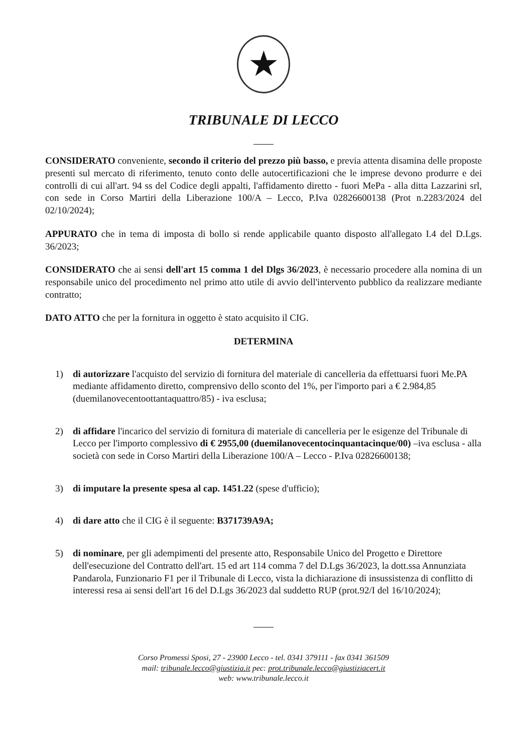★
TRIBUNALE DI LECCO
CONSIDERATO conveniente, secondo il criterio del prezzo più basso, e previa attenta disamina delle proposte presenti sul mercato di riferimento, tenuto conto delle autocertificazioni che le imprese devono produrre e dei controlli di cui all'art. 94 ss del Codice degli appalti, l'affidamento diretto - fuori MePa - alla ditta Lazzarini srl, con sede in Corso Martiri della Liberazione 100/A – Lecco, P.Iva 02826600138 (Prot n.2283/2024 del 02/10/2024);
APPURATO che in tema di imposta di bollo si rende applicabile quanto disposto all'allegato I.4 del D.Lgs. 36/2023;
CONSIDERATO che ai sensi dell'art 15 comma 1 del Dlgs 36/2023, è necessario procedere alla nomina di un responsabile unico del procedimento nel primo atto utile di avvio dell'intervento pubblico da realizzare mediante contratto;
DATO ATTO che per la fornitura in oggetto è stato acquisito il CIG.
DETERMINA
1) di autorizzare l'acquisto del servizio di fornitura del materiale di cancelleria da effettuarsi fuori Me.PA mediante affidamento diretto, comprensivo dello sconto del 1%, per l'importo pari a € 2.984,85 (duemilanovecentoottantaquattro/85) - iva esclusa;
2) di affidare l'incarico del servizio di fornitura di materiale di cancelleria per le esigenze del Tribunale di Lecco per l'importo complessivo di € 2955,00 (duemilanovecentocinquantacinque/00) –iva esclusa - alla società con sede in Corso Martiri della Liberazione 100/A – Lecco - P.Iva 02826600138;
3) di imputare la presente spesa al cap. 1451.22 (spese d'ufficio);
4) di dare atto che il CIG è il seguente: B371739A9A;
5) di nominare, per gli adempimenti del presente atto, Responsabile Unico del Progetto e Direttore dell'esecuzione del Contratto dell'art. 15 ed art 114 comma 7 del D.Lgs 36/2023, la dott.ssa Annunziata Pandarola, Funzionario F1 per il Tribunale di Lecco, vista la dichiarazione di insussistenza di conflitto di interessi resa ai sensi dell'art 16 del D.Lgs 36/2023 dal suddetto RUP (prot.92/I del 16/10/2024);
Corso Promessi Sposi, 27 - 23900 Lecco - tel. 0341 379111 - fax 0341 361509
mail: tribunale.lecco@giustizia.it pec: prot.tribunale.lecco@giustiziacert.it
web: www.tribunale.lecco.it